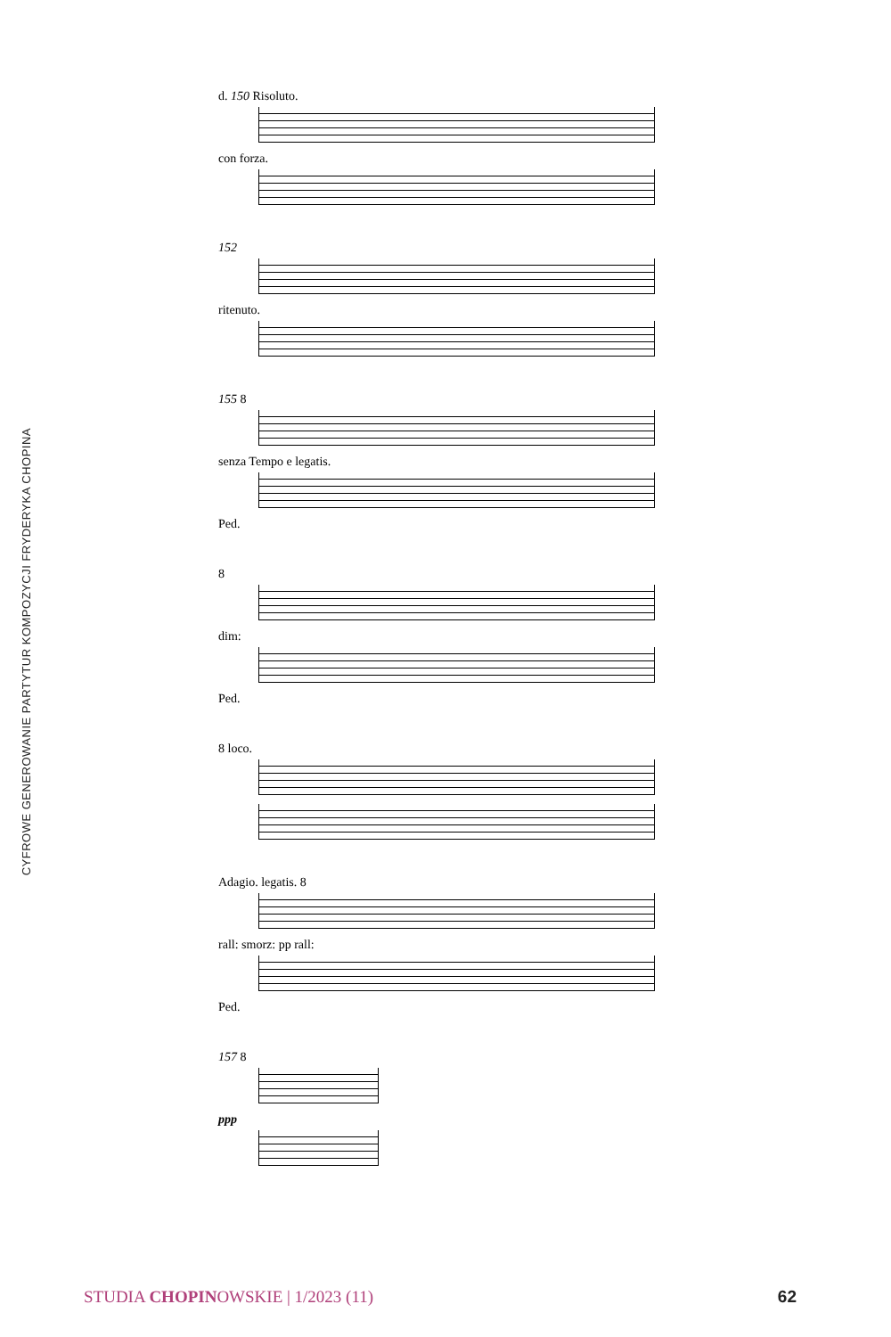CYFROWE GENEROWANIE PARTYTUR KOMPOZYCJI FRYDERYKA CHOPINA
d. 150 Risoluto.
con forza.
152
ritenuto.
155 8
senza Tempo e legatis.
Ped.
8
dim:
Ped.
8 loco.
Adagio. legatis. 8
rall: smorz: pp rall:
Ped.
157 8
ppp
STUDIA CHOPINOWSKIE | 1/2023 (11)
62